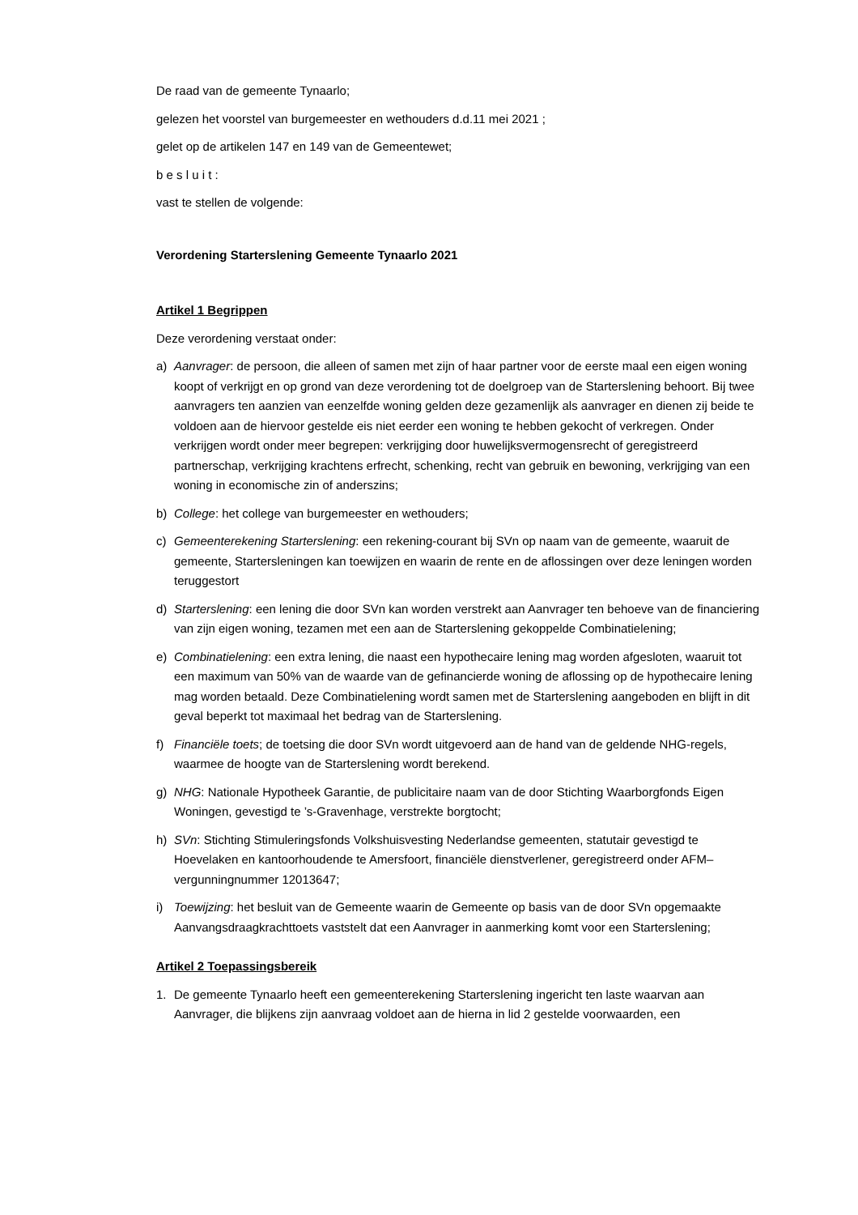De raad van de gemeente Tynaarlo;
gelezen het voorstel van burgemeester en wethouders d.d.11 mei 2021 ;
gelet op de artikelen 147 en 149 van de Gemeentewet;
b e s l u i t :
vast te stellen de volgende:
Verordening Starterslening Gemeente Tynaarlo 2021
Artikel 1 Begrippen
Deze verordening verstaat onder:
a) Aanvrager: de persoon, die alleen of samen met zijn of haar partner voor de eerste maal een eigen woning koopt of verkrijgt en op grond van deze verordening tot de doelgroep van de Starterslening behoort. Bij twee aanvragers ten aanzien van eenzelfde woning gelden deze gezamenlijk als aanvrager en dienen zij beide te voldoen aan de hiervoor gestelde eis niet eerder een woning te hebben gekocht of verkregen. Onder verkrijgen wordt onder meer begrepen: verkrijging door huwelijksvermogensrecht of geregistreerd partnerschap, verkrijging krachtens erfrecht, schenking, recht van gebruik en bewoning, verkrijging van een woning in economische zin of anderszins;
b) College: het college van burgemeester en wethouders;
c) Gemeenterekening Starterslening: een rekening-courant bij SVn op naam van de gemeente, waaruit de gemeente, Startersleningen kan toewijzen en waarin de rente en de aflossingen over deze leningen worden teruggestort
d) Starterslening: een lening die door SVn kan worden verstrekt aan Aanvrager ten behoeve van de financiering van zijn eigen woning, tezamen met een aan de Starterslening gekoppelde Combinatielening;
e) Combinatielening: een extra lening, die naast een hypothecaire lening mag worden afgesloten, waaruit tot een maximum van 50% van de waarde van de gefinancierde woning de aflossing op de hypothecaire lening mag worden betaald. Deze Combinatielening wordt samen met de Starterslening aangeboden en blijft in dit geval beperkt tot maximaal het bedrag van de Starterslening.
f) Financiële toets; de toetsing die door SVn wordt uitgevoerd aan de hand van de geldende NHG-regels, waarmee de hoogte van de Starterslening wordt berekend.
g) NHG: Nationale Hypotheek Garantie, de publicitaire naam van de door Stichting Waarborgfonds Eigen Woningen, gevestigd te ’s-Gravenhage, verstrekte borgtocht;
h) SVn: Stichting Stimuleringsfonds Volkshuisvesting Nederlandse gemeenten, statutair gevestigd te Hoevelaken en kantoorhoudende te Amersfoort, financiële dienstverlener, geregistreerd onder AFM–vergunningnummer 12013647;
i) Toewijzing: het besluit van de Gemeente waarin de Gemeente op basis van de door SVn opgemaakte Aanvangsdraagkrachttoets vaststelt dat een Aanvrager in aanmerking komt voor een Starterslening;
Artikel 2 Toepassingsbereik
1. De gemeente Tynaarlo heeft een gemeenterekening Starterslening ingericht ten laste waarvan aan Aanvrager, die blijkens zijn aanvraag voldoet aan de hierna in lid 2 gestelde voorwaarden, een